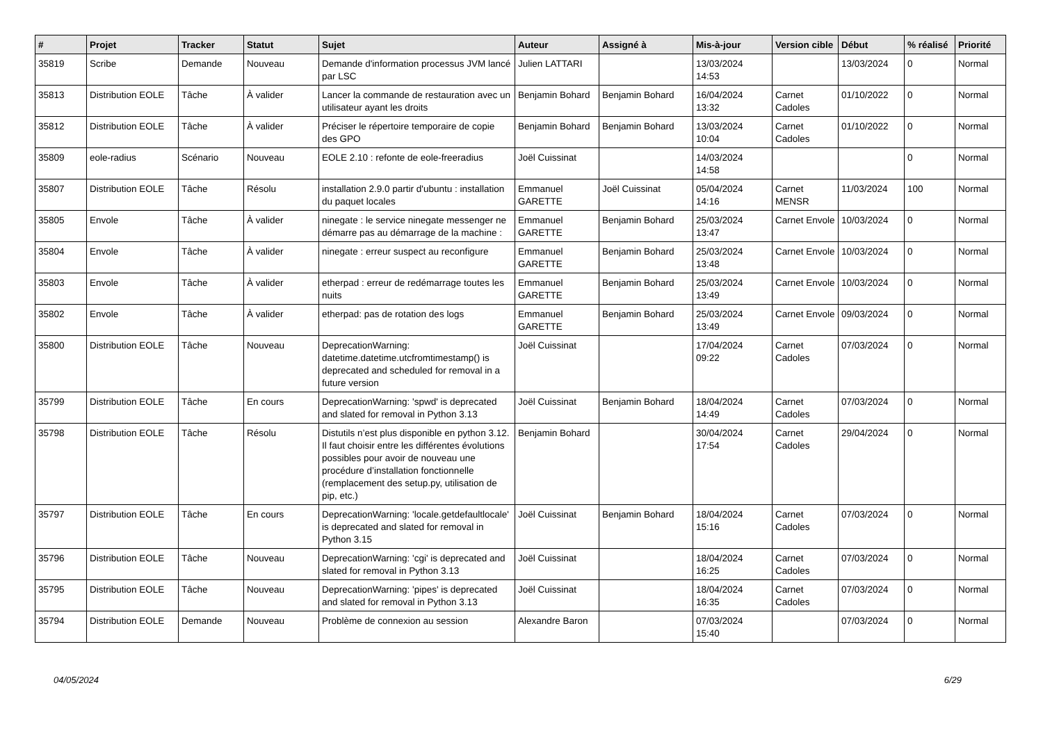| # | Projet | Tracker | Statut | Sujet | Auteur | Assigné à | Mis-à-jour | Version cible | Début | % réalisé | Priorité |
| --- | --- | --- | --- | --- | --- | --- | --- | --- | --- | --- | --- |
| 35819 | Scribe | Demande | Nouveau | Demande d'information processus JVM lancé par LSC | Julien LATTARI | | 13/03/2024 14:53 | | 13/03/2024 | 0 | Normal |
| 35813 | Distribution EOLE | Tâche | À valider | Lancer la commande de restauration avec un utilisateur ayant les droits | Benjamin Bohard | Benjamin Bohard | 16/04/2024 13:32 | Carnet Cadoles | 01/10/2022 | 0 | Normal |
| 35812 | Distribution EOLE | Tâche | À valider | Préciser le répertoire temporaire de copie des GPO | Benjamin Bohard | Benjamin Bohard | 13/03/2024 10:04 | Carnet Cadoles | 01/10/2022 | 0 | Normal |
| 35809 | eole-radius | Scénario | Nouveau | EOLE 2.10 : refonte de eole-freeradius | Joël Cuissinat | | 14/03/2024 14:58 | | | 0 | Normal |
| 35807 | Distribution EOLE | Tâche | Résolu | installation 2.9.0 partir d'ubuntu : installation du paquet locales | Emmanuel GARETTE | Joël Cuissinat | 05/04/2024 14:16 | Carnet MENSR | 11/03/2024 | 100 | Normal |
| 35805 | Envole | Tâche | À valider | ninegate : le service ninegate messenger ne démarre pas au démarrage de la machine : | Emmanuel GARETTE | Benjamin Bohard | 25/03/2024 13:47 | Carnet Envole | 10/03/2024 | 0 | Normal |
| 35804 | Envole | Tâche | À valider | ninegate : erreur suspect au reconfigure | Emmanuel GARETTE | Benjamin Bohard | 25/03/2024 13:48 | Carnet Envole | 10/03/2024 | 0 | Normal |
| 35803 | Envole | Tâche | À valider | etherpad : erreur de redémarrage toutes les nuits | Emmanuel GARETTE | Benjamin Bohard | 25/03/2024 13:49 | Carnet Envole | 10/03/2024 | 0 | Normal |
| 35802 | Envole | Tâche | À valider | etherpad: pas de rotation des logs | Emmanuel GARETTE | Benjamin Bohard | 25/03/2024 13:49 | Carnet Envole | 09/03/2024 | 0 | Normal |
| 35800 | Distribution EOLE | Tâche | Nouveau | DeprecationWarning: datetime.datetime.utcfromtimestamp() is deprecated and scheduled for removal in a future version | Joël Cuissinat | | 17/04/2024 09:22 | Carnet Cadoles | 07/03/2024 | 0 | Normal |
| 35799 | Distribution EOLE | Tâche | En cours | DeprecationWarning: 'spwd' is deprecated and slated for removal in Python 3.13 | Joël Cuissinat | Benjamin Bohard | 18/04/2024 14:49 | Carnet Cadoles | 07/03/2024 | 0 | Normal |
| 35798 | Distribution EOLE | Tâche | Résolu | Distutils n’est plus disponible en python 3.12. Il faut choisir entre les différentes évolutions possibles pour avoir de nouveau une procédure d’installation fonctionnelle (remplacement des setup.py, utilisation de pip, etc.) | Benjamin Bohard | | 30/04/2024 17:54 | Carnet Cadoles | 29/04/2024 | 0 | Normal |
| 35797 | Distribution EOLE | Tâche | En cours | DeprecationWarning: 'locale.getdefaultlocale' is deprecated and slated for removal in Python 3.15 | Joël Cuissinat | Benjamin Bohard | 18/04/2024 15:16 | Carnet Cadoles | 07/03/2024 | 0 | Normal |
| 35796 | Distribution EOLE | Tâche | Nouveau | DeprecationWarning: 'cgi' is deprecated and slated for removal in Python 3.13 | Joël Cuissinat | | 18/04/2024 16:25 | Carnet Cadoles | 07/03/2024 | 0 | Normal |
| 35795 | Distribution EOLE | Tâche | Nouveau | DeprecationWarning: 'pipes' is deprecated and slated for removal in Python 3.13 | Joël Cuissinat | | 18/04/2024 16:35 | Carnet Cadoles | 07/03/2024 | 0 | Normal |
| 35794 | Distribution EOLE | Demande | Nouveau | Problème de connexion au session | Alexandre Baron | | 07/03/2024 15:40 | | 07/03/2024 | 0 | Normal |
04/05/2024 6/29